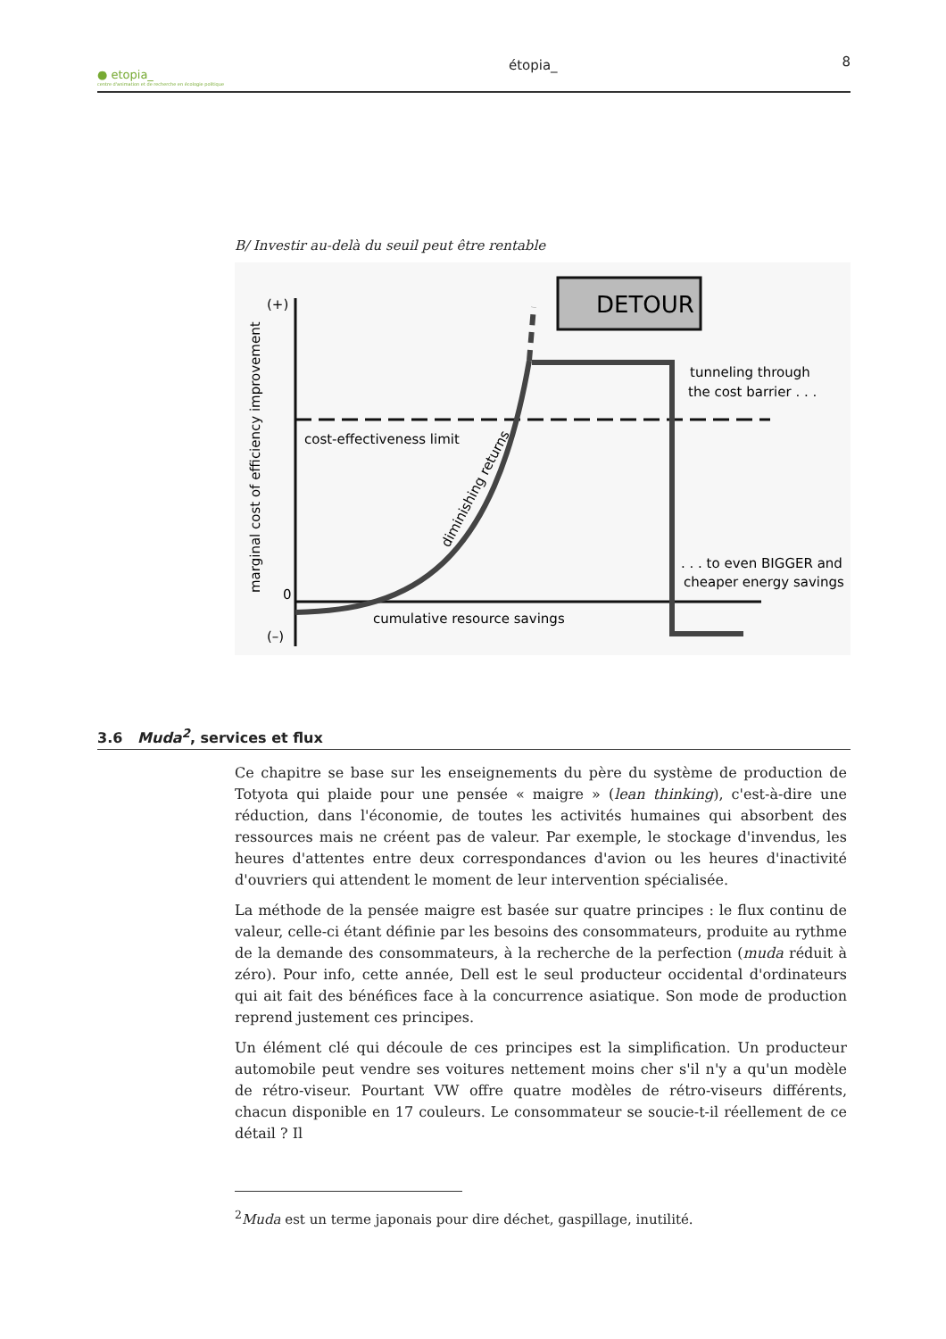● etopia_
centre d'animation et de recherche en écologie politique
étopia_
8
B/ Investir au-delà du seuil peut être rentable
DETOUR
(+)
0
(–)
cost-effectiveness limit
tunneling through
the cost barrier . . .
. . . to even BIGGER and
cheaper energy savings
cumulative resource savings
diminishing returns
marginal cost of efficiency improvement
3.6 Muda<sup>2</sup>, services et flux
Ce chapitre se base sur les enseignements du père du système de production de Totyota qui plaide pour une pensée « maigre » (lean thinking), c'est-à-dire une réduction, dans l'économie, de toutes les activités humaines qui absorbent des ressources mais ne créent pas de valeur. Par exemple, le stockage d'invendus, les heures d'attentes entre deux correspondances d'avion ou les heures d'inactivité d'ouvriers qui attendent le moment de leur intervention spécialisée.
La méthode de la pensée maigre est basée sur quatre principes : le flux continu de valeur, celle-ci étant définie par les besoins des consommateurs, produite au rythme de la demande des consommateurs, à la recherche de la perfection (muda réduit à zéro). Pour info, cette année, Dell est le seul producteur occidental d'ordinateurs qui ait fait des bénéfices face à la concurrence asiatique. Son mode de production reprend justement ces principes.
Un élément clé qui découle de ces principes est la simplification. Un producteur automobile peut vendre ses voitures nettement moins cher s'il n'y a qu'un modèle de rétro-viseur. Pourtant VW offre quatre modèles de rétro-viseurs différents, chacun disponible en 17 couleurs. Le consommateur se soucie-t-il réellement de ce détail ? Il
<sup>2</sup> Muda est un terme japonais pour dire déchet, gaspillage, inutilité.